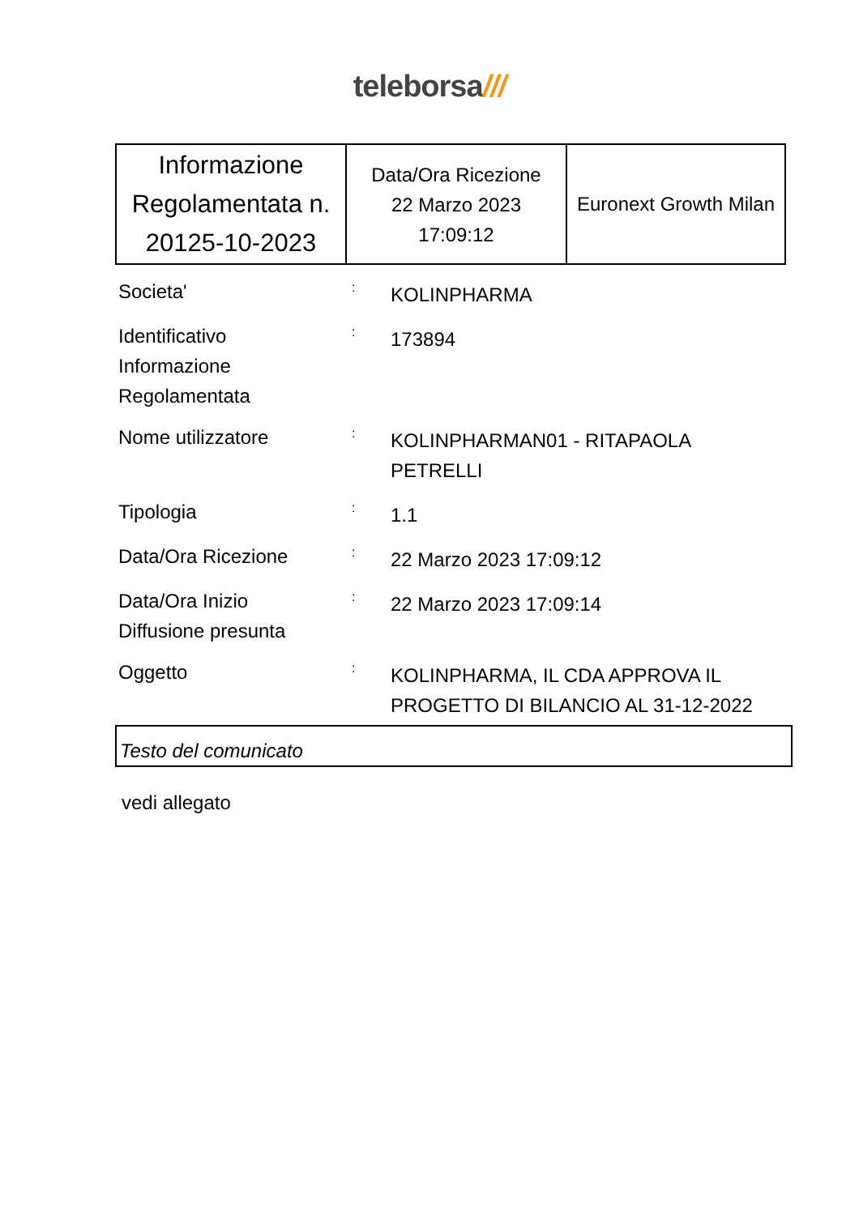teleborsa///
| Informazione Regolamentata n. 20125-10-2023 | Data/Ora Ricezione 22 Marzo 2023 17:09:12 | Euronext Growth Milan |
| Societa' | : | KOLINPHARMA |
| Identificativo Informazione Regolamentata | : | 173894 |
| Nome utilizzatore | : | KOLINPHARMAN01 - RITAPAOLA PETRELLI |
| Tipologia | : | 1.1 |
| Data/Ora Ricezione | : | 22 Marzo 2023 17:09:12 |
| Data/Ora Inizio Diffusione presunta | : | 22 Marzo 2023 17:09:14 |
| Oggetto | : | KOLINPHARMA, IL CDA APPROVA IL PROGETTO DI BILANCIO AL 31-12-2022 |
Testo del comunicato
vedi allegato